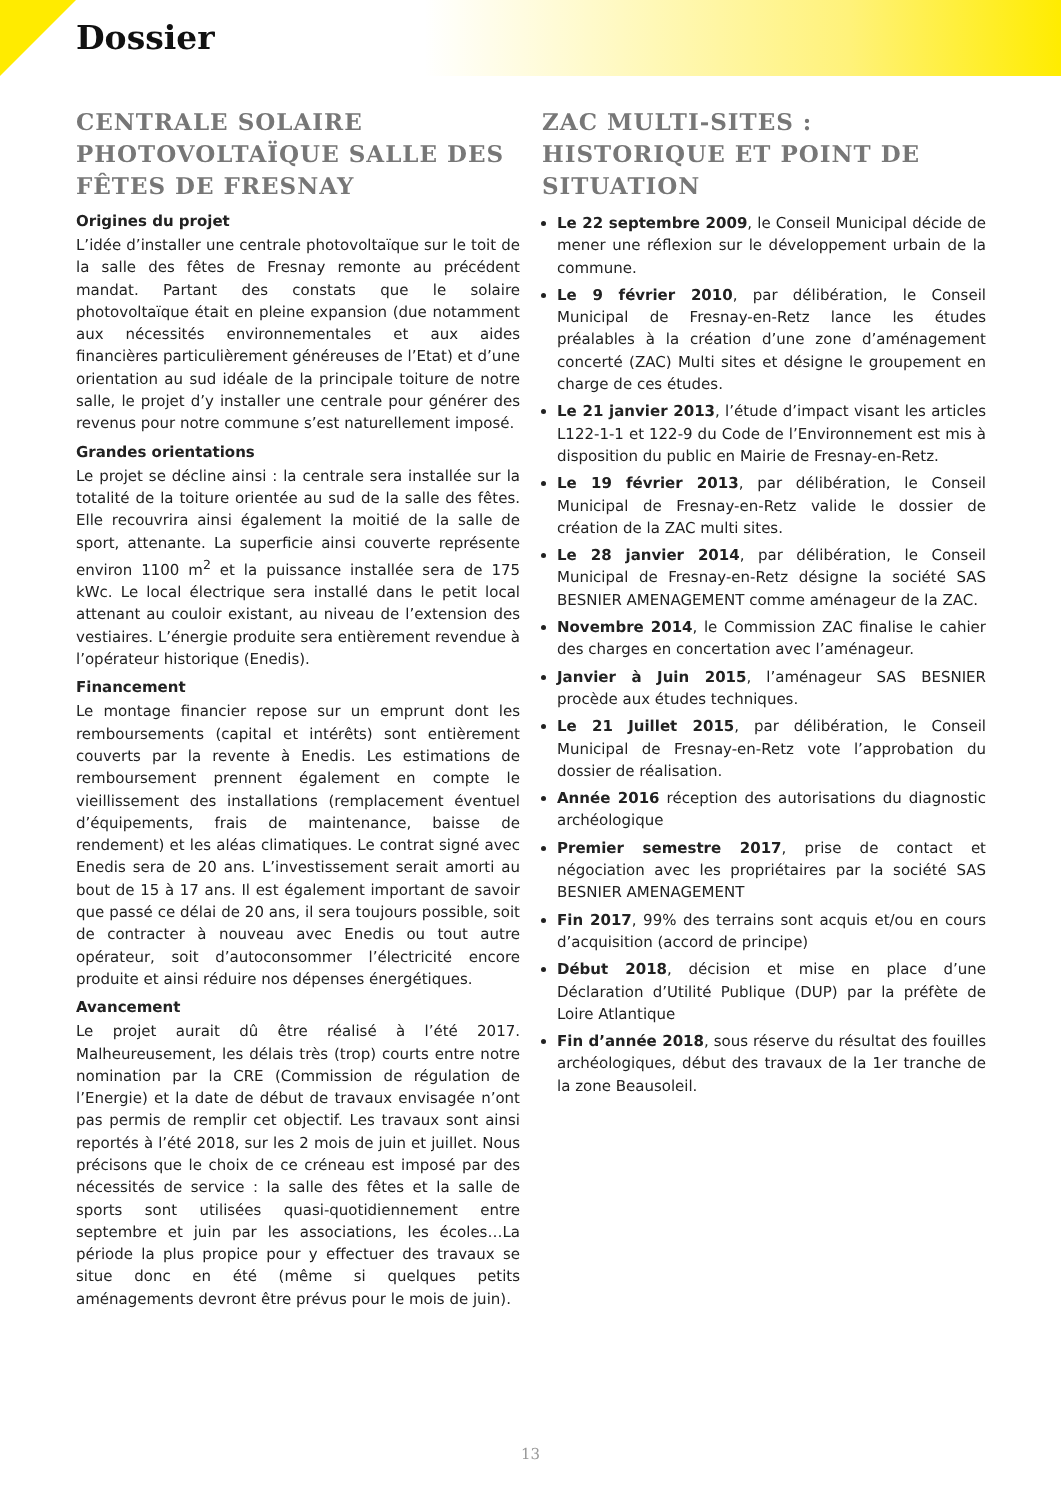Dossier
CENTRALE SOLAIRE PHOTOVOLTAÏQUE SALLE DES FÊTES DE FRESNAY
Origines du projet
L’idée d’installer une centrale photovoltaïque sur le toit de la salle des fêtes de Fresnay remonte au précédent mandat. Partant des constats que le solaire photovoltaïque était en pleine expansion (due notamment aux nécessités environnementales et aux aides financières particulièrement généreuses de l’Etat) et d’une orientation au sud idéale de la principale toiture de notre salle, le projet d’y installer une centrale pour générer des revenus pour notre commune s’est naturellement imposé.
Grandes orientations
Le projet se décline ainsi : la centrale sera installée sur la totalité de la toiture orientée au sud de la salle des fêtes. Elle recouvrira ainsi également la moitié de la salle de sport, attenante. La superficie ainsi couverte représente environ 1100 m<sup>2</sup> et la puissance installée sera de 175 kWc. Le local électrique sera installé dans le petit local attenant au couloir existant, au niveau de l’extension des vestiaires. L’énergie produite sera entièrement revendue à l’opérateur historique (Enedis).
Financement
Le montage financier repose sur un emprunt dont les remboursements (capital et intérêts) sont entièrement couverts par la revente à Enedis. Les estimations de remboursement prennent également en compte le vieillissement des installations (remplacement éventuel d’équipements, frais de maintenance, baisse de rendement) et les aléas climatiques. Le contrat signé avec Enedis sera de 20 ans. L’investissement serait amorti au bout de 15 à 17 ans. Il est également important de savoir que passé ce délai de 20 ans, il sera toujours possible, soit de contracter à nouveau avec Enedis ou tout autre opérateur, soit d’autoconsommer l’électricité encore produite et ainsi réduire nos dépenses énergétiques.
Avancement
Le projet aurait dû être réalisé à l’été 2017. Malheureusement, les délais très (trop) courts entre notre nomination par la CRE (Commission de régulation de l’Energie) et la date de début de travaux envisagée n’ont pas permis de remplir cet objectif. Les travaux sont ainsi reportés à l’été 2018, sur les 2 mois de juin et juillet. Nous précisons que le choix de ce créneau est imposé par des nécessités de service : la salle des fêtes et la salle de sports sont utilisées quasi-quotidiennement entre septembre et juin par les associations, les écoles…La période la plus propice pour y effectuer des travaux se situe donc en été (même si quelques petits aménagements devront être prévus pour le mois de juin).
ZAC MULTI-SITES : HISTORIQUE ET POINT DE SITUATION
Le 22 septembre 2009, le Conseil Municipal décide de mener une réflexion sur le développement urbain de la commune.
Le 9 février 2010, par délibération, le Conseil Municipal de Fresnay-en-Retz lance les études préalables à la création d’une zone d’aménagement concerté (ZAC) Multi sites et désigne le groupement en charge de ces études.
Le 21 janvier 2013, l’étude d’impact visant les articles L122-1-1 et 122-9 du Code de l’Environnement est mis à disposition du public en Mairie de Fresnay-en-Retz.
Le 19 février 2013, par délibération, le Conseil Municipal de Fresnay-en-Retz valide le dossier de création de la ZAC multi sites.
Le 28 janvier 2014, par délibération, le Conseil Municipal de Fresnay-en-Retz désigne la société SAS BESNIER AMENAGEMENT comme aménageur de la ZAC.
Novembre 2014, le Commission ZAC finalise le cahier des charges en concertation avec l’aménageur.
Janvier à Juin 2015, l’aménageur SAS BESNIER procède aux études techniques.
Le 21 Juillet 2015, par délibération, le Conseil Municipal de Fresnay-en-Retz vote l’approbation du dossier de réalisation.
Année 2016 réception des autorisations du diagnostic archéologique
Premier semestre 2017, prise de contact et négociation avec les propriétaires par la société SAS BESNIER AMENAGEMENT
Fin 2017, 99% des terrains sont acquis et/ou en cours d’acquisition (accord de principe)
Début 2018, décision et mise en place d’une Déclaration d’Utilité Publique (DUP) par la préfète de Loire Atlantique
Fin d’année 2018, sous réserve du résultat des fouilles archéologiques, début des travaux de la 1er tranche de la zone Beausoleil.
13